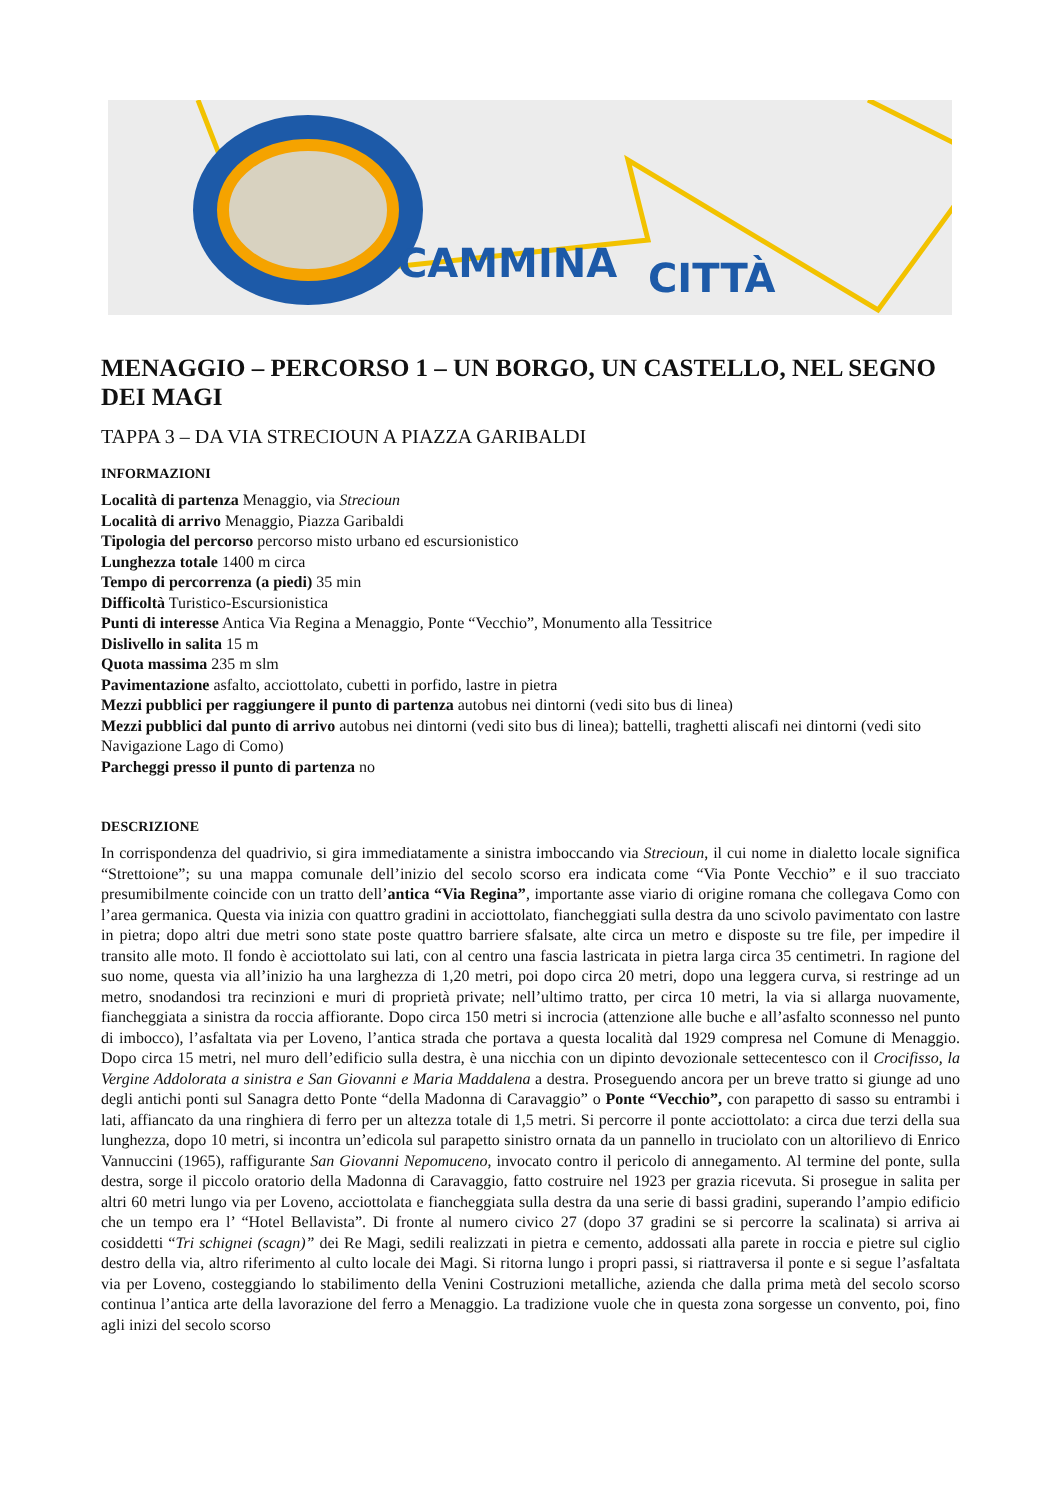CAMMINA CITTÀ
MENAGGIO – PERCORSO 1 – UN BORGO, UN CASTELLO, NEL SEGNO DEI MAGI
TAPPA 3 – DA VIA STRECIOUN A PIAZZA GARIBALDI
INFORMAZIONI
Località di partenza Menaggio, via Strecioun
Località di arrivo Menaggio, Piazza Garibaldi
Tipologia del percorso percorso misto urbano ed escursionistico
Lunghezza totale 1400 m circa
Tempo di percorrenza (a piedi) 35 min
Difficoltà Turistico-Escursionistica
Punti di interesse Antica Via Regina a Menaggio, Ponte “Vecchio”, Monumento alla Tessitrice
Dislivello in salita 15 m
Quota massima 235 m slm
Pavimentazione asfalto, acciottolato, cubetti in porfido, lastre in pietra
Mezzi pubblici per raggiungere il punto di partenza autobus nei dintorni (vedi sito bus di linea)
Mezzi pubblici dal punto di arrivo autobus nei dintorni (vedi sito bus di linea); battelli, traghetti aliscafi nei dintorni (vedi sito Navigazione Lago di Como)
Parcheggi presso il punto di partenza no
DESCRIZIONE
In corrispondenza del quadrivio, si gira immediatamente a sinistra imboccando via Strecioun, il cui nome in dialetto locale significa “Strettoione”; su una mappa comunale dell’inizio del secolo scorso era indicata come “Via Ponte Vecchio” e il suo tracciato presumibilmente coincide con un tratto dell’antica “Via Regina”, importante asse viario di origine romana che collegava Como con l’area germanica. Questa via inizia con quattro gradini in acciottolato, fiancheggiati sulla destra da uno scivolo pavimentato con lastre in pietra; dopo altri due metri sono state poste quattro barriere sfalsate, alte circa un metro e disposte su tre file, per impedire il transito alle moto. Il fondo è acciottolato sui lati, con al centro una fascia lastricata in pietra larga circa 35 centimetri. In ragione del suo nome, questa via all’inizio ha una larghezza di 1,20 metri, poi dopo circa 20 metri, dopo una leggera curva, si restringe ad un metro, snodandosi tra recinzioni e muri di proprietà private; nell’ultimo tratto, per circa 10 metri, la via si allarga nuovamente, fiancheggiata a sinistra da roccia affiorante. Dopo circa 150 metri si incrocia (attenzione alle buche e all’asfalto sconnesso nel punto di imbocco), l’asfaltata via per Loveno, l’antica strada che portava a questa località dal 1929 compresa nel Comune di Menaggio. Dopo circa 15 metri, nel muro dell’edificio sulla destra, è una nicchia con un dipinto devozionale settecentesco con il Crocifisso, la Vergine Addolorata a sinistra e San Giovanni e Maria Maddalena a destra. Proseguendo ancora per un breve tratto si giunge ad uno degli antichi ponti sul Sanagra detto Ponte “della Madonna di Caravaggio” o Ponte “Vecchio”, con parapetto di sasso su entrambi i lati, affiancato da una ringhiera di ferro per un altezza totale di 1,5 metri. Si percorre il ponte acciottolato: a circa due terzi della sua lunghezza, dopo 10 metri, si incontra un’edicola sul parapetto sinistro ornata da un pannello in truciolato con un altorilievo di Enrico Vannuccini (1965), raffigurante San Giovanni Nepomuceno, invocato contro il pericolo di annegamento. Al termine del ponte, sulla destra, sorge il piccolo oratorio della Madonna di Caravaggio, fatto costruire nel 1923 per grazia ricevuta. Si prosegue in salita per altri 60 metri lungo via per Loveno, acciottolata e fiancheggiata sulla destra da una serie di bassi gradini, superando l’ampio edificio che un tempo era l’ “Hotel Bellavista”. Di fronte al numero civico 27 (dopo 37 gradini se si percorre la scalinata) si arriva ai cosiddetti “Tri schignei (scagn)” dei Re Magi, sedili realizzati in pietra e cemento, addossati alla parete in roccia e pietre sul ciglio destro della via, altro riferimento al culto locale dei Magi. Si ritorna lungo i propri passi, si riattraversa il ponte e si segue l’asfaltata via per Loveno, costeggiando lo stabilimento della Venini Costruzioni metalliche, azienda che dalla prima metà del secolo scorso continua l’antica arte della lavorazione del ferro a Menaggio. La tradizione vuole che in questa zona sorgesse un convento, poi, fino agli inizi del secolo scorso